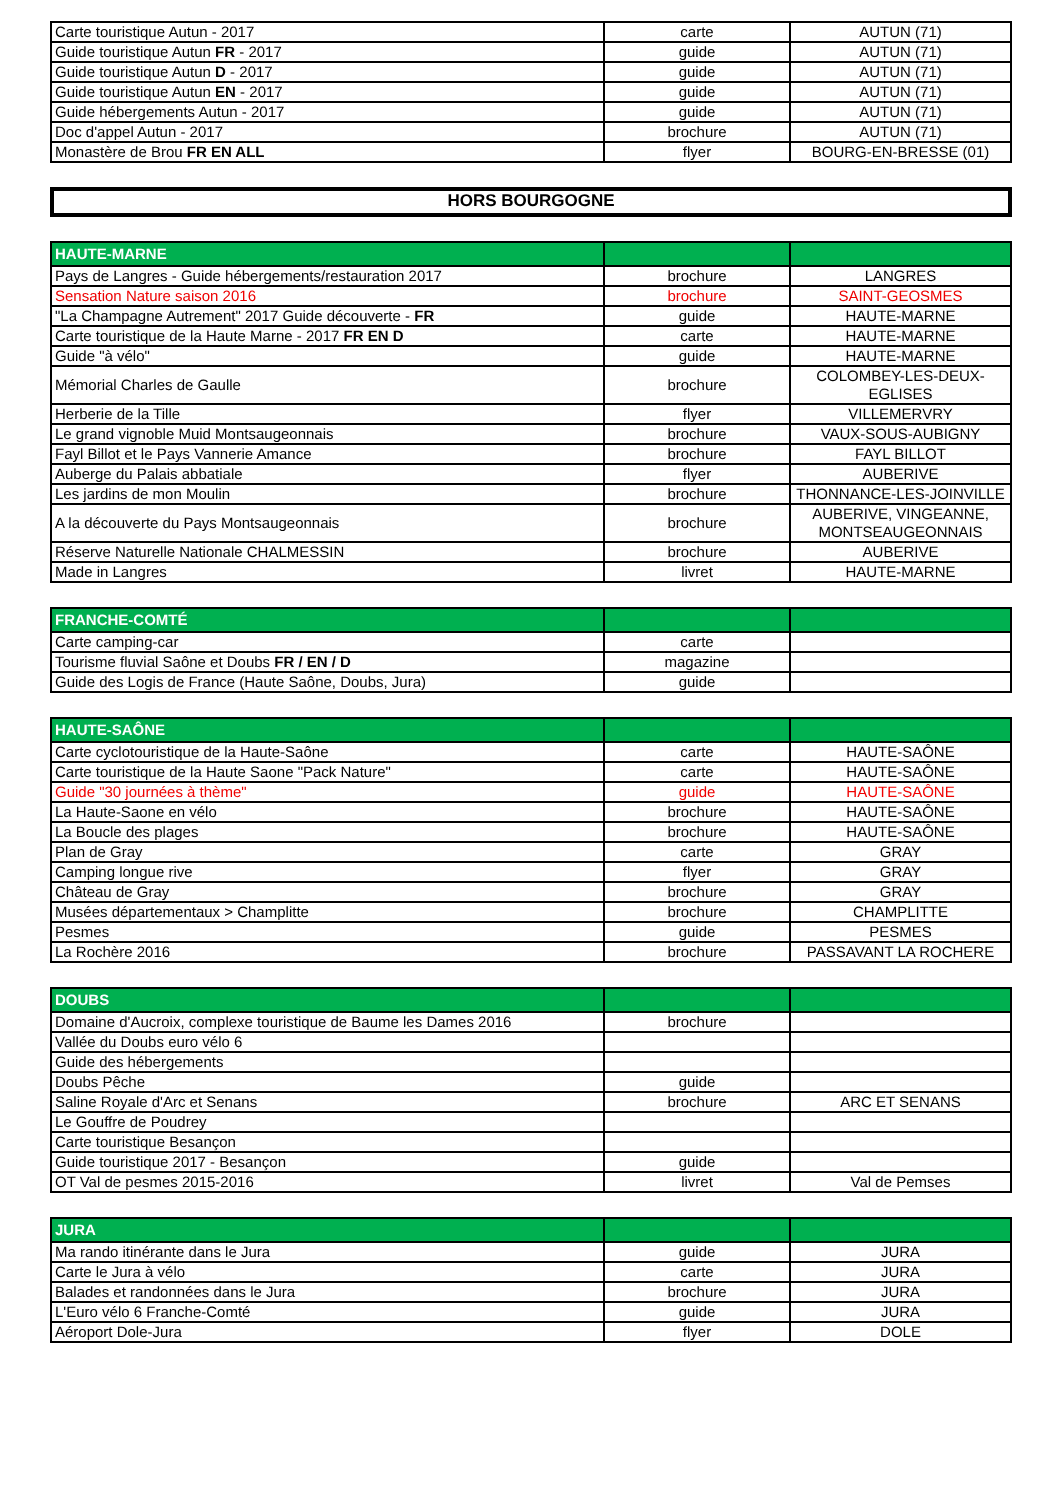| Carte touristique Autun - 2017 | carte | AUTUN (71) |
| Guide touristique Autun FR - 2017 | guide | AUTUN (71) |
| Guide touristique Autun D - 2017 | guide | AUTUN (71) |
| Guide touristique Autun EN - 2017 | guide | AUTUN (71) |
| Guide hébergements Autun - 2017 | guide | AUTUN (71) |
| Doc d'appel Autun - 2017 | brochure | AUTUN (71) |
| Monastère de Brou FR EN ALL | flyer | BOURG-EN-BRESSE (01) |
HORS BOURGOGNE
| HAUTE-MARNE | | |
| --- | --- | --- |
| Pays de Langres - Guide hébergements/restauration 2017 | brochure | LANGRES |
| Sensation Nature saison 2016 | brochure | SAINT-GEOSMES |
| "La Champagne Autrement" 2017 Guide découverte - FR | guide | HAUTE-MARNE |
| Carte touristique de la Haute Marne - 2017 FR EN D | carte | HAUTE-MARNE |
| Guide "à vélo" | guide | HAUTE-MARNE |
| Mémorial Charles de Gaulle | brochure | COLOMBEY-LES-DEUX- EGLISES |
| Herberie de la Tille | flyer | VILLEMERVRY |
| Le grand vignoble Muid Montsaugeonnais | brochure | VAUX-SOUS-AUBIGNY |
| Fayl Billot et le Pays Vannerie Amance | brochure | FAYL BILLOT |
| Auberge du Palais abbatiale | flyer | AUBERIVE |
| Les jardins de mon Moulin | brochure | THONNANCE-LES-JOINVILLE |
| A la découverte du Pays Montsaugeonnais | brochure | AUBERIVE, VINGEANNE, MONTSEAUGEONNAIS |
| Réserve Naturelle Nationale CHALMESSIN | brochure | AUBERIVE |
| Made in Langres | livret | HAUTE-MARNE |
| FRANCHE-COMTÉ | | |
| --- | --- | --- |
| Carte camping-car | carte | |
| Tourisme fluvial Saône et Doubs FR / EN / D | magazine | |
| Guide des Logis de France (Haute Saône, Doubs, Jura) | guide | |
| HAUTE-SAÔNE | | |
| --- | --- | --- |
| Carte cyclotouristique de la Haute-Saône | carte | HAUTE-SAÔNE |
| Carte touristique de la Haute Saone "Pack Nature" | carte | HAUTE-SAÔNE |
| Guide "30 journées à thème" | guide | HAUTE-SAÔNE |
| La Haute-Saone en vélo | brochure | HAUTE-SAÔNE |
| La Boucle des plages | brochure | HAUTE-SAÔNE |
| Plan de Gray | carte | GRAY |
| Camping longue rive | flyer | GRAY |
| Château de Gray | brochure | GRAY |
| Musées départementaux > Champlitte | brochure | CHAMPLITTE |
| Pesmes | guide | PESMES |
| La Rochère 2016 | brochure | PASSAVANT LA ROCHERE |
| DOUBS | | |
| --- | --- | --- |
| Domaine d'Aucroix, complexe touristique de Baume les Dames 2016 | brochure | |
| Vallée du Doubs euro vélo 6 | | |
| Guide des hébergements | | |
| Doubs Pêche | guide | |
| Saline Royale d'Arc et Senans | brochure | ARC ET SENANS |
| Le Gouffre de Poudrey | | |
| Carte touristique Besançon | | |
| Guide touristique 2017 - Besançon | guide | |
| OT Val de pesmes 2015-2016 | livret | Val de Pemses |
| JURA | | |
| --- | --- | --- |
| Ma rando itinérante dans le Jura | guide | JURA |
| Carte le Jura à vélo | carte | JURA |
| Balades et randonnées dans le Jura | brochure | JURA |
| L'Euro vélo 6 Franche-Comté | guide | JURA |
| Aéroport Dole-Jura | flyer | DOLE |